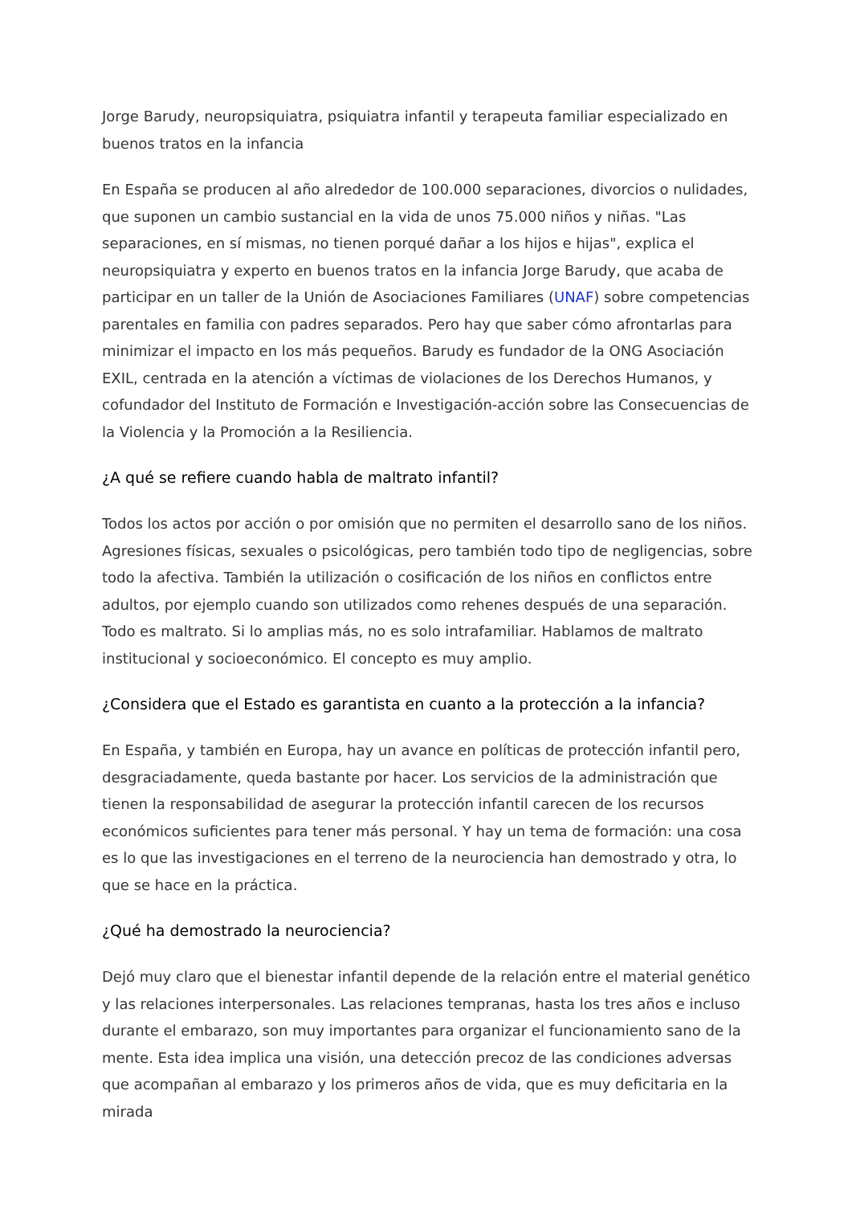Jorge Barudy, neuropsiquiatra, psiquiatra infantil y terapeuta familiar especializado en buenos tratos en la infancia
En España se producen al año alrededor de 100.000 separaciones, divorcios o nulidades, que suponen un cambio sustancial en la vida de unos 75.000 niños y niñas. "Las separaciones, en sí mismas, no tienen porqué dañar a los hijos e hijas", explica el neuropsiquiatra y experto en buenos tratos en la infancia Jorge Barudy, que acaba de participar en un taller de la Unión de Asociaciones Familiares (UNAF) sobre competencias parentales en familia con padres separados. Pero hay que saber cómo afrontarlas para minimizar el impacto en los más pequeños. Barudy es fundador de la ONG Asociación EXIL, centrada en la atención a víctimas de violaciones de los Derechos Humanos, y cofundador del Instituto de Formación e Investigación-acción sobre las Consecuencias de la Violencia y la Promoción a la Resiliencia.
¿A qué se refiere cuando habla de maltrato infantil?
Todos los actos por acción o por omisión que no permiten el desarrollo sano de los niños. Agresiones físicas, sexuales o psicológicas, pero también todo tipo de negligencias, sobre todo la afectiva. También la utilización o cosificación de los niños en conflictos entre adultos, por ejemplo cuando son utilizados como rehenes después de una separación. Todo es maltrato. Si lo amplias más, no es solo intrafamiliar. Hablamos de maltrato institucional y socioeconómico. El concepto es muy amplio.
¿Considera que el Estado es garantista en cuanto a la protección a la infancia?
En España, y también en Europa, hay un avance en políticas de protección infantil pero, desgraciadamente, queda bastante por hacer. Los servicios de la administración que tienen la responsabilidad de asegurar la protección infantil carecen de los recursos económicos suficientes para tener más personal. Y hay un tema de formación: una cosa es lo que las investigaciones en el terreno de la neurociencia han demostrado y otra, lo que se hace en la práctica.
¿Qué ha demostrado la neurociencia?
Dejó muy claro que el bienestar infantil depende de la relación entre el material genético y las relaciones interpersonales. Las relaciones tempranas, hasta los tres años e incluso durante el embarazo, son muy importantes para organizar el funcionamiento sano de la mente. Esta idea implica una visión, una detección precoz de las condiciones adversas que acompañan al embarazo y los primeros años de vida, que es muy deficitaria en la mirada